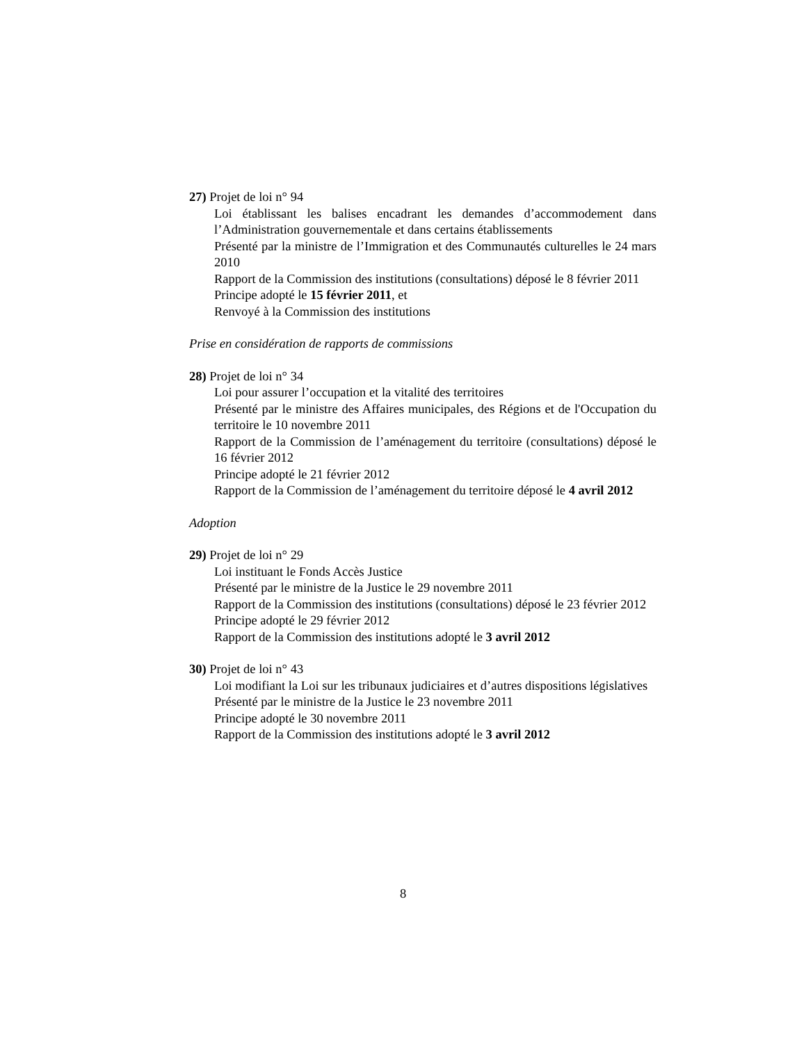27) Projet de loi n° 94
Loi établissant les balises encadrant les demandes d’accommodement dans l’Administration gouvernementale et dans certains établissements
Présenté par la ministre de l’Immigration et des Communautés culturelles le 24 mars 2010
Rapport de la Commission des institutions (consultations) déposé le 8 février 2011
Principe adopté le 15 février 2011, et
Renvoyé à la Commission des institutions
Prise en considération de rapports de commissions
28) Projet de loi n° 34
Loi pour assurer l’occupation et la vitalité des territoires
Présenté par le ministre des Affaires municipales, des Régions et de l'Occupation du territoire le 10 novembre 2011
Rapport de la Commission de l’aménagement du territoire (consultations) déposé le 16 février 2012
Principe adopté le 21 février 2012
Rapport de la Commission de l’aménagement du territoire déposé le 4 avril 2012
Adoption
29) Projet de loi n° 29
Loi instituant le Fonds Accès Justice
Présenté par le ministre de la Justice le 29 novembre 2011
Rapport de la Commission des institutions (consultations) déposé le 23 février 2012
Principe adopté le 29 février 2012
Rapport de la Commission des institutions adopté le 3 avril 2012
30) Projet de loi n° 43
Loi modifiant la Loi sur les tribunaux judiciaires et d’autres dispositions législatives
Présenté par le ministre de la Justice le 23 novembre 2011
Principe adopté le 30 novembre 2011
Rapport de la Commission des institutions adopté le 3 avril 2012
8